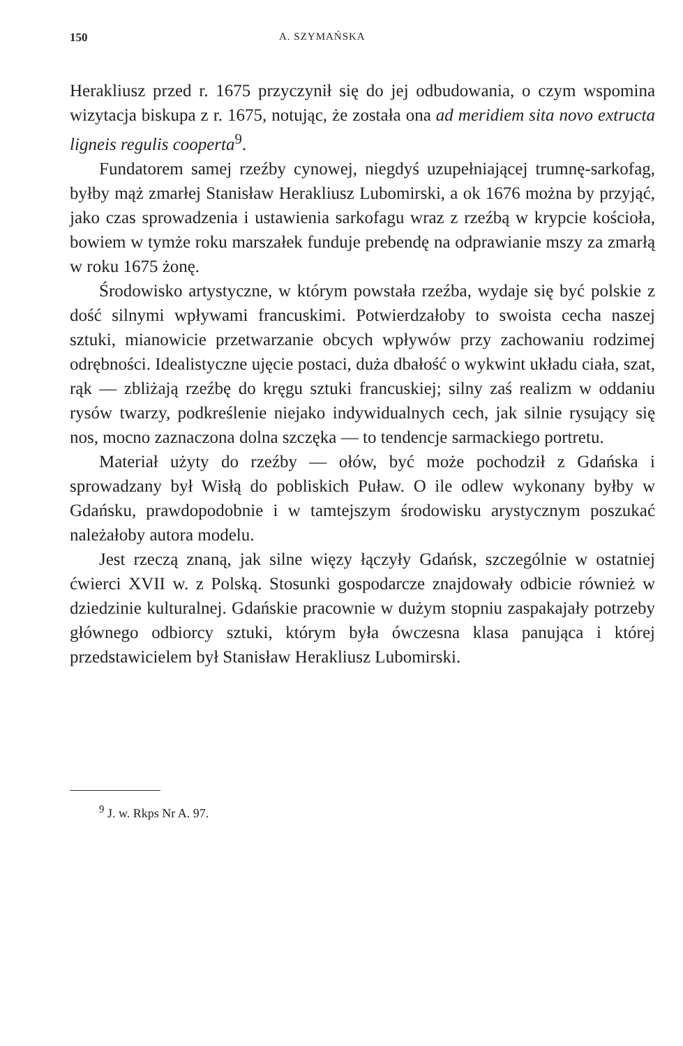150 A. SZYMAŃSKA
Herakliusz przed r. 1675 przyczynił się do jej odbudowania, o czym wspomina wizytacja biskupa z r. 1675, notując, że została ona ad meridiem sita novo extructa ligneis regulis cooperta<sup>9</sup>.
Fundatorem samej rzeźby cynowej, niegdyś uzupełniającej trumnę-sarkofag, byłby mąż zmarłej Stanisław Herakliusz Lubomirski, a ok 1676 można by przyjąć, jako czas sprowadzenia i ustawienia sarkofagu wraz z rzeźbą w krypcie kościoła, bowiem w tymże roku marszałek funduje prebendę na odprawianie mszy za zmarłą w roku 1675 żonę.
Środowisko artystyczne, w którym powstała rzeźba, wydaje się być polskie z dość silnymi wpływami francuskimi. Potwierdzałoby to swoista cecha naszej sztuki, mianowicie przetwarzanie obcych wpływów przy zachowaniu rodzimej odrębności. Idealistyczne ujęcie postaci, duża dbałość o wykwint układu ciała, szat, rąk — zbliżają rzeźbę do kręgu sztuki francuskiej; silny zaś realizm w oddaniu rysów twarzy, podkreślenie niejako indywidualnych cech, jak silnie rysujący się nos, mocno zaznaczona dolna szczęka — to tendencje sarmackiego portretu.
Materiał użyty do rzeźby — ołów, być może pochodził z Gdańska i sprowadzany był Wisłą do pobliskich Puław. O ile odlew wykonany byłby w Gdańsku, prawdopodobnie i w tamtejszym środowisku arystycznym poszukać należałoby autora modelu.
Jest rzeczą znaną, jak silne więzy łączyły Gdańsk, szczególnie w ostatniej ćwierci XVII w. z Polską. Stosunki gospodarcze znajdowały odbicie również w dziedzinie kulturalnej. Gdańskie pracownie w dużym stopniu zaspakajały potrzeby głównego odbiorcy sztuki, którym była ówczesna klasa panująca i której przedstawicielem był Stanisław Herakliusz Lubomirski.
<sup>9</sup> J. w. Rkps Nr A. 97.